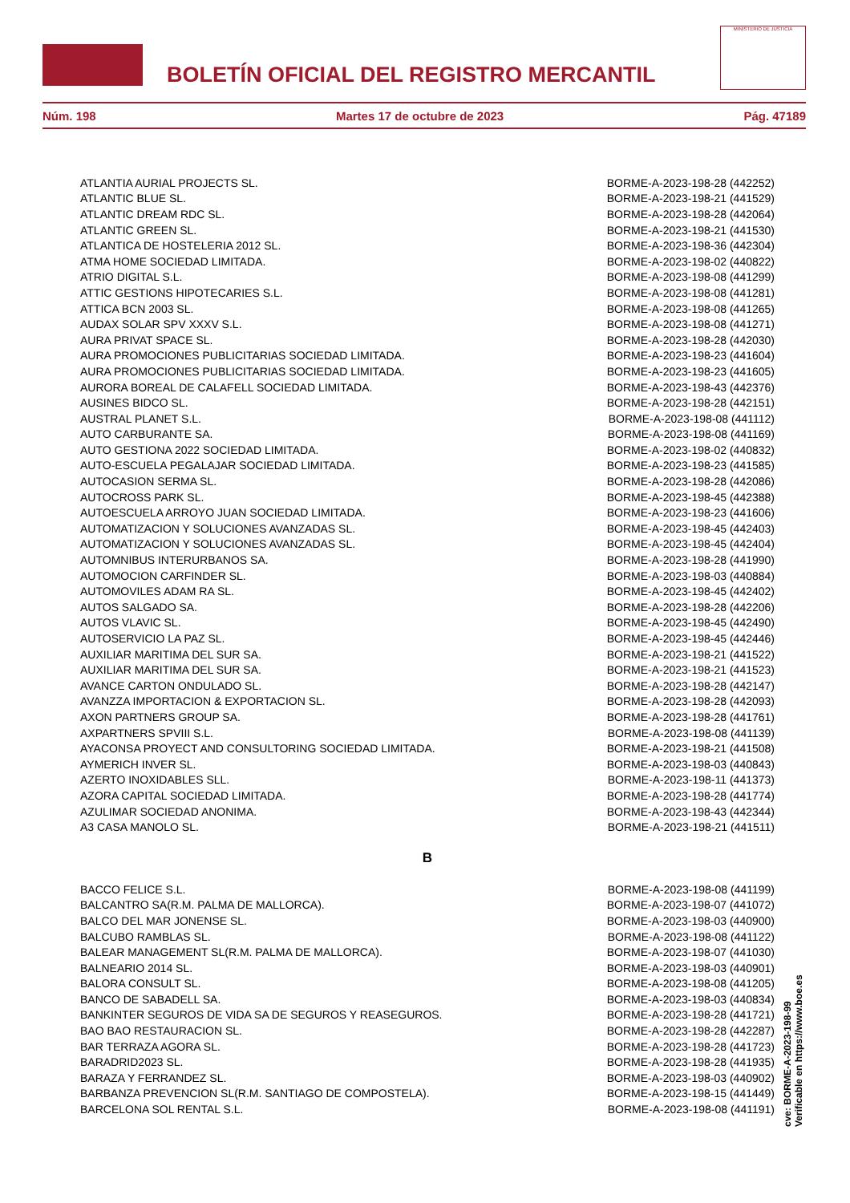BOLETÍN OFICIAL DEL REGISTRO MERCANTIL
MINISTERIO DE JUSTICIA
Núm. 198 Martes 17 de octubre de 2023 Pág. 47189
| ATLANTIA AURIAL PROJECTS SL. | BORME-A-2023-198-28 (442252) |
| ATLANTIC BLUE SL. | BORME-A-2023-198-21 (441529) |
| ATLANTIC DREAM RDC SL. | BORME-A-2023-198-28 (442064) |
| ATLANTIC GREEN SL. | BORME-A-2023-198-21 (441530) |
| ATLANTICA DE HOSTELERIA 2012 SL. | BORME-A-2023-198-36 (442304) |
| ATMA HOME SOCIEDAD LIMITADA. | BORME-A-2023-198-02 (440822) |
| ATRIO DIGITAL S.L. | BORME-A-2023-198-08 (441299) |
| ATTIC GESTIONS HIPOTECARIES S.L. | BORME-A-2023-198-08 (441281) |
| ATTICA BCN 2003 SL. | BORME-A-2023-198-08 (441265) |
| AUDAX SOLAR SPV XXXV S.L. | BORME-A-2023-198-08 (441271) |
| AURA PRIVAT SPACE SL. | BORME-A-2023-198-28 (442030) |
| AURA PROMOCIONES PUBLICITARIAS SOCIEDAD LIMITADA. | BORME-A-2023-198-23 (441604) |
| AURA PROMOCIONES PUBLICITARIAS SOCIEDAD LIMITADA. | BORME-A-2023-198-23 (441605) |
| AURORA BOREAL DE CALAFELL SOCIEDAD LIMITADA. | BORME-A-2023-198-43 (442376) |
| AUSINES BIDCO SL. | BORME-A-2023-198-28 (442151) |
| AUSTRAL PLANET S.L. | BORME-A-2023-198-08 (441112) |
| AUTO CARBURANTE SA. | BORME-A-2023-198-08 (441169) |
| AUTO GESTIONA 2022 SOCIEDAD LIMITADA. | BORME-A-2023-198-02 (440832) |
| AUTO-ESCUELA PEGALAJAR SOCIEDAD LIMITADA. | BORME-A-2023-198-23 (441585) |
| AUTOCASION SERMA SL. | BORME-A-2023-198-28 (442086) |
| AUTOCROSS PARK SL. | BORME-A-2023-198-45 (442388) |
| AUTOESCUELA ARROYO JUAN SOCIEDAD LIMITADA. | BORME-A-2023-198-23 (441606) |
| AUTOMATIZACION Y SOLUCIONES AVANZADAS SL. | BORME-A-2023-198-45 (442403) |
| AUTOMATIZACION Y SOLUCIONES AVANZADAS SL. | BORME-A-2023-198-45 (442404) |
| AUTOMNIBUS INTERURBANOS SA. | BORME-A-2023-198-28 (441990) |
| AUTOMOCION CARFINDER SL. | BORME-A-2023-198-03 (440884) |
| AUTOMOVILES ADAM RA SL. | BORME-A-2023-198-45 (442402) |
| AUTOS SALGADO SA. | BORME-A-2023-198-28 (442206) |
| AUTOS VLAVIC SL. | BORME-A-2023-198-45 (442490) |
| AUTOSERVICIO LA PAZ SL. | BORME-A-2023-198-45 (442446) |
| AUXILIAR MARITIMA DEL SUR SA. | BORME-A-2023-198-21 (441522) |
| AUXILIAR MARITIMA DEL SUR SA. | BORME-A-2023-198-21 (441523) |
| AVANCE CARTON ONDULADO SL. | BORME-A-2023-198-28 (442147) |
| AVANZZA IMPORTACION & EXPORTACION SL. | BORME-A-2023-198-28 (442093) |
| AXON PARTNERS GROUP SA. | BORME-A-2023-198-28 (441761) |
| AXPARTNERS SPVIII S.L. | BORME-A-2023-198-08 (441139) |
| AYACONSA PROYECT AND CONSULTORING SOCIEDAD LIMITADA. | BORME-A-2023-198-21 (441508) |
| AYMERICH INVER SL. | BORME-A-2023-198-03 (440843) |
| AZERTO INOXIDABLES SLL. | BORME-A-2023-198-11 (441373) |
| AZORA CAPITAL SOCIEDAD LIMITADA. | BORME-A-2023-198-28 (441774) |
| AZULIMAR SOCIEDAD ANONIMA. | BORME-A-2023-198-43 (442344) |
| A3 CASA MANOLO SL. | BORME-A-2023-198-21 (441511) |
| B | |
| BACCO FELICE S.L. | BORME-A-2023-198-08 (441199) |
| BALCANTRO SA(R.M. PALMA DE MALLORCA). | BORME-A-2023-198-07 (441072) |
| BALCO DEL MAR JONENSE SL. | BORME-A-2023-198-03 (440900) |
| BALCUBO RAMBLAS SL. | BORME-A-2023-198-08 (441122) |
| BALEAR MANAGEMENT SL(R.M. PALMA DE MALLORCA). | BORME-A-2023-198-07 (441030) |
| BALNEARIO 2014 SL. | BORME-A-2023-198-03 (440901) |
| BALORA CONSULT SL. | BORME-A-2023-198-08 (441205) |
| BANCO DE SABADELL SA. | BORME-A-2023-198-03 (440834) |
| BANKINTER SEGUROS DE VIDA SA DE SEGUROS Y REASEGUROS. | BORME-A-2023-198-28 (441721) |
| BAO BAO RESTAURACION SL. | BORME-A-2023-198-28 (442287) |
| BAR TERRAZA AGORA SL. | BORME-A-2023-198-28 (441723) |
| BARADRID2023 SL. | BORME-A-2023-198-28 (441935) |
| BARAZA Y FERRANDEZ SL. | BORME-A-2023-198-03 (440902) |
| BARBANZA PREVENCION SL(R.M. SANTIAGO DE COMPOSTELA). | BORME-A-2023-198-15 (441449) |
| BARCELONA SOL RENTAL S.L. | BORME-A-2023-198-08 (441191) |
cve: BORME-A-2023-198-99
Verificable en https://www.boe.es